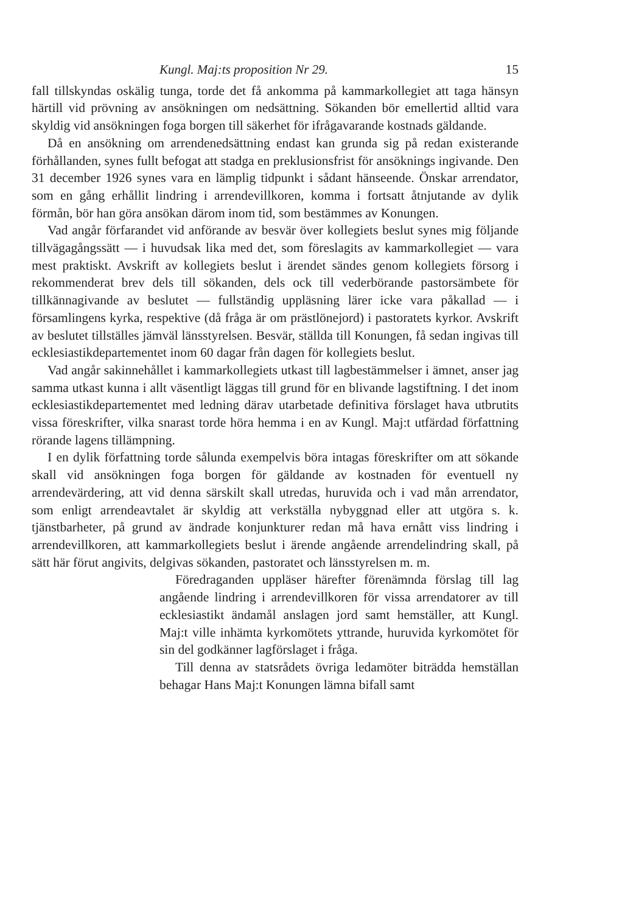Kungl. Maj:ts proposition Nr 29. 15
fall tillskyndas oskälig tunga, torde det få ankomma på kammarkollegiet att taga hänsyn härtill vid prövning av ansökningen om nedsättning. Sökanden bör emellertid alltid vara skyldig vid ansökningen foga borgen till säkerhet för ifrågavarande kostnads gäldande.
Då en ansökning om arrendenedsättning endast kan grunda sig på redan existerande förhållanden, synes fullt befogat att stadga en preklusionsfrist för ansöknings ingivande. Den 31 december 1926 synes vara en lämplig tidpunkt i sådant hänseende. Önskar arrendator, som en gång erhållit lindring i arrendevillkoren, komma i fortsatt åtnjutande av dylik förmån, bör han göra ansökan därom inom tid, som bestämmes av Konungen.
Vad angår förfarandet vid anförande av besvär över kollegiets beslut synes mig följande tillvägagångssätt — i huvudsak lika med det, som föreslagits av kammarkollegiet — vara mest praktiskt. Avskrift av kollegiets beslut i ärendet sändes genom kollegiets försorg i rekommenderat brev dels till sökanden, dels ock till vederbörande pastorsämbete för tillkännagivande av beslutet — fullständig uppläsning lärer icke vara påkallad — i församlingens kyrka, respektive (då fråga är om prästlönejord) i pastoratets kyrkor. Avskrift av beslutet tillställes jämväl länsstyrelsen. Besvär, ställda till Konungen, få sedan ingivas till ecklesiastikdepartementet inom 60 dagar från dagen för kollegiets beslut.
Vad angår sakinnehållet i kammarkollegiets utkast till lagbestämmelser i ämnet, anser jag samma utkast kunna i allt väsentligt läggas till grund för en blivande lagstiftning. I det inom ecklesiastikdepartementet med ledning därav utarbetade definitiva förslaget hava utbrutits vissa föreskrifter, vilka snarast torde höra hemma i en av Kungl. Maj:t utfärdad författning rörande lagens tillämpning.
I en dylik författning torde sålunda exempelvis böra intagas föreskrifter om att sökande skall vid ansökningen foga borgen för gäldande av kostnaden för eventuell ny arrendevärdering, att vid denna särskilt skall utredas, huruvida och i vad mån arrendator, som enligt arrendeavtalet är skyldig att verkställa nybyggnad eller att utgöra s. k. tjänstbarheter, på grund av ändrade konjunkturer redan må hava ernått viss lindring i arrendevillkoren, att kammarkollegiets beslut i ärende angående arrendelindring skall, på sätt här förut angivits, delgivas sökanden, pastoratet och länsstyrelsen m. m.
Föredraganden uppläser härefter förenämnda förslag till lag angående lindring i arrendevillkoren för vissa arrendatorer av till ecklesiastikt ändamål anslagen jord samt hemställer, att Kungl. Maj:t ville inhämta kyrkomötets yttrande, huruvida kyrkomötet för sin del godkänner lagförslaget i fråga.
Till denna av statsrådets övriga ledamöter biträdda hemställan behagar Hans Maj:t Konungen lämna bifall samt